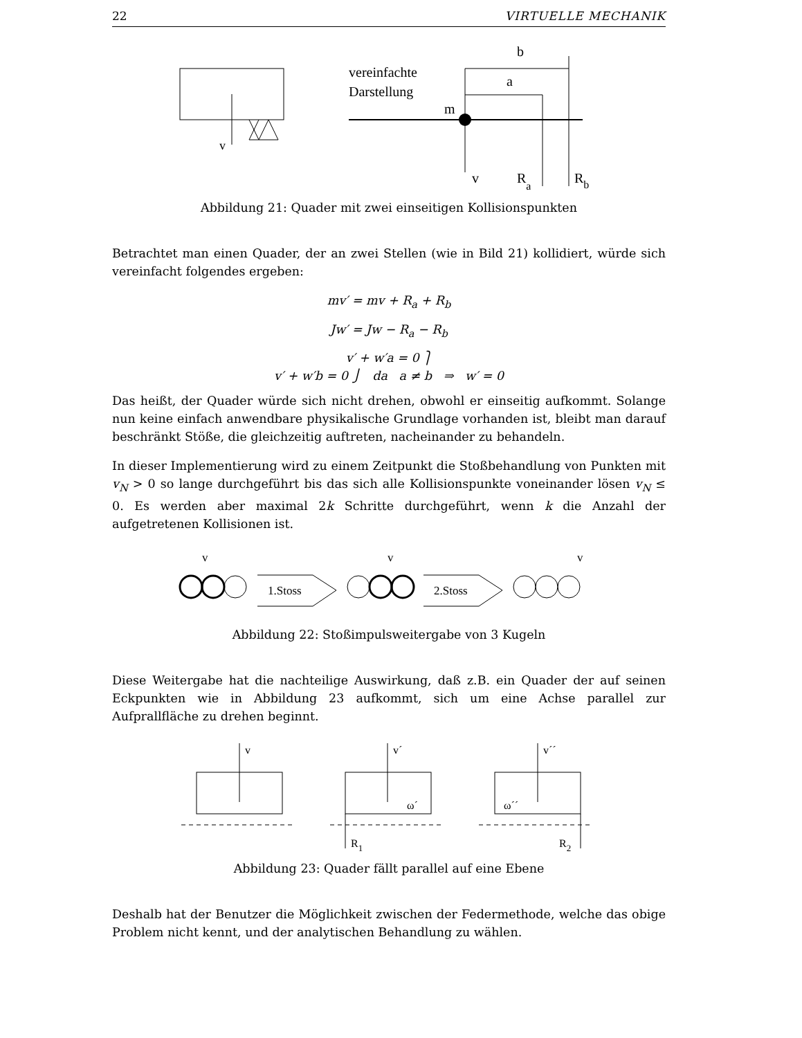22 VIRTUELLE MECHANIK
v
vereinfachte
Darstellung
m
b
a
v
Ra
Rb
Abbildung 21: Quader mit zwei einseitigen Kollisionspunkten
Betrachtet man einen Quader, der an zwei Stellen (wie in Bild 21) kollidiert, würde sich vereinfacht folgendes ergeben:
mv′ = mv + R<sub>a</sub> + R<sub>b</sub>
Jw′ = Jw − R<sub>a</sub> − R<sub>b</sub>
v′ + w′a = 0 ⎫
v′ + w′b = 0 ⎭ da a ≠ b ⇒ w′ = 0
Das heißt, der Quader würde sich nicht drehen, obwohl er einseitig aufkommt. Solange nun keine einfach anwendbare physikalische Grundlage vorhanden ist, bleibt man darauf beschränkt Stöße, die gleichzeitig auftreten, nacheinander zu behandeln.
In dieser Implementierung wird zu einem Zeitpunkt die Stoßbehandlung von Punkten mit v<sub>N</sub> > 0 so lange durchgeführt bis das sich alle Kollisionspunkte voneinander lösen v<sub>N</sub> ≤ 0. Es werden aber maximal 2k Schritte durchgeführt, wenn k die Anzahl der aufgetretenen Kollisionen ist.
1.Stoss
2.Stoss
v
v
v
Abbildung 22: Stoßimpulsweitergabe von 3 Kugeln
Diese Weitergabe hat die nachteilige Auswirkung, daß z.B. ein Quader der auf seinen Eckpunkten wie in Abbildung 23 aufkommt, sich um eine Achse parallel zur Aufprallfläche zu drehen beginnt.
v
v´
v´´
ω´
ω´´
R1
R2
Abbildung 23: Quader fällt parallel auf eine Ebene
Deshalb hat der Benutzer die Möglichkeit zwischen der Federmethode, welche das obige Problem nicht kennt, und der analytischen Behandlung zu wählen.